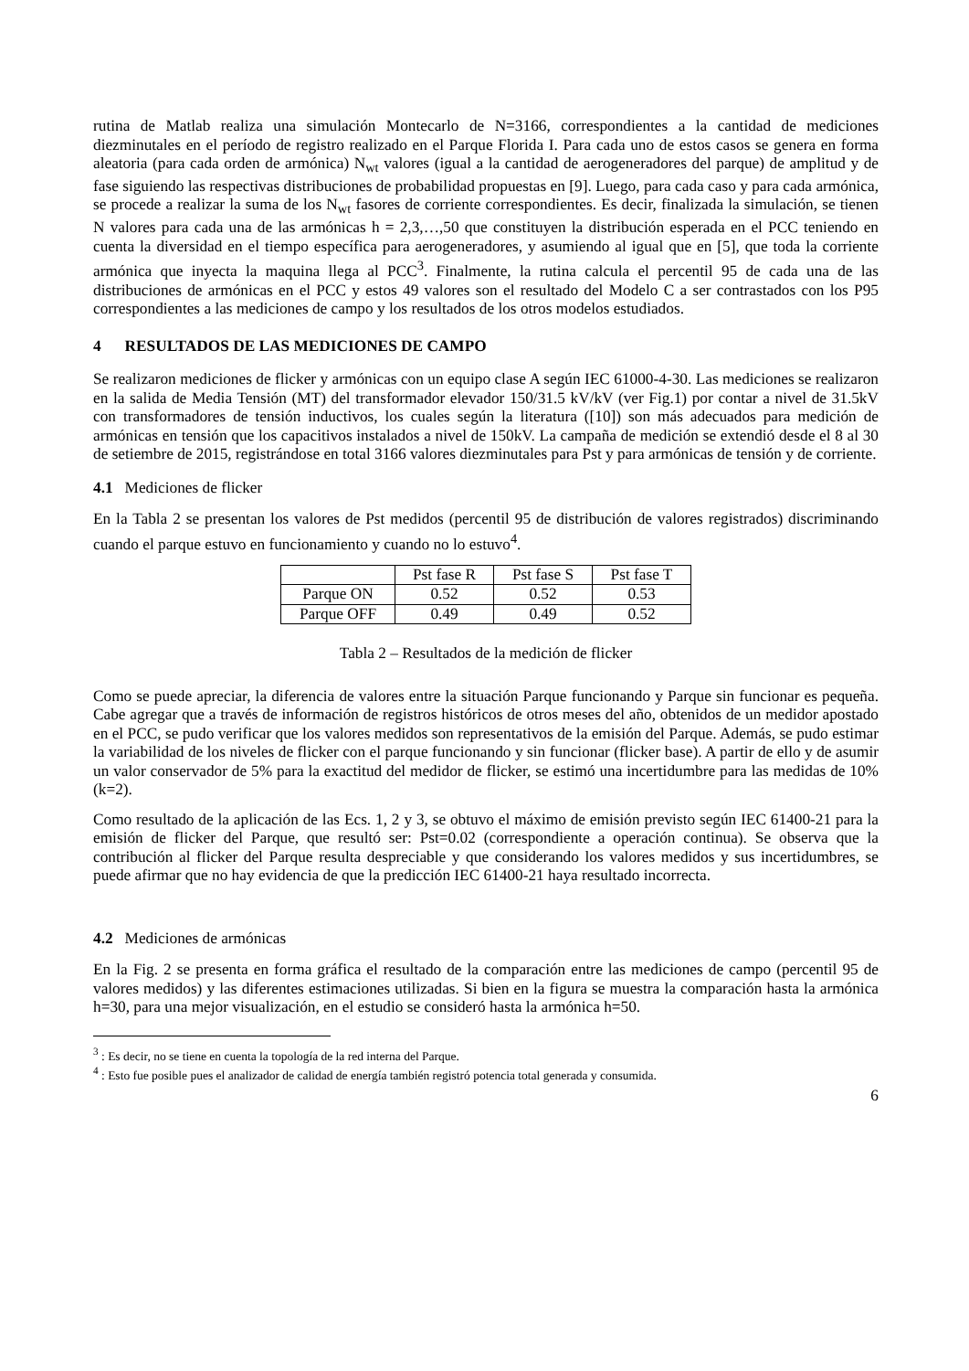rutina de Matlab realiza una simulación Montecarlo de N=3166, correspondientes a la cantidad de mediciones diezminutales en el período de registro realizado en el Parque Florida I. Para cada uno de estos casos se genera en forma aleatoria (para cada orden de armónica) N<sub>wt</sub> valores (igual a la cantidad de aerogeneradores del parque) de amplitud y de fase siguiendo las respectivas distribuciones de probabilidad propuestas en [9]. Luego, para cada caso y para cada armónica, se procede a realizar la suma de los N<sub>wt</sub> fasores de corriente correspondientes. Es decir, finalizada la simulación, se tienen N valores para cada una de las armónicas h = 2,3,…,50 que constituyen la distribución esperada en el PCC teniendo en cuenta la diversidad en el tiempo específica para aerogeneradores, y asumiendo al igual que en [5], que toda la corriente armónica que inyecta la maquina llega al PCC<sup>3</sup>. Finalmente, la rutina calcula el percentil 95 de cada una de las distribuciones de armónicas en el PCC y estos 49 valores son el resultado del Modelo C a ser contrastados con los P95 correspondientes a las mediciones de campo y los resultados de los otros modelos estudiados.
4 RESULTADOS DE LAS MEDICIONES DE CAMPO
Se realizaron mediciones de flicker y armónicas con un equipo clase A según IEC 61000-4-30. Las mediciones se realizaron en la salida de Media Tensión (MT) del transformador elevador 150/31.5 kV/kV (ver Fig.1) por contar a nivel de 31.5kV con transformadores de tensión inductivos, los cuales según la literatura ([10]) son más adecuados para medición de armónicas en tensión que los capacitivos instalados a nivel de 150kV. La campaña de medición se extendió desde el 8 al 30 de setiembre de 2015, registrándose en total 3166 valores diezminutales para Pst y para armónicas de tensión y de corriente.
4.1 Mediciones de flicker
En la Tabla 2 se presentan los valores de Pst medidos (percentil 95 de distribución de valores registrados) discriminando cuando el parque estuvo en funcionamiento y cuando no lo estuvo<sup>4</sup>.
| | Pst fase R | Pst fase S | Pst fase T |
| --- | --- | --- | --- |
| Parque ON | 0.52 | 0.52 | 0.53 |
| Parque OFF | 0.49 | 0.49 | 0.52 |
Tabla 2 – Resultados de la medición de flicker
Como se puede apreciar, la diferencia de valores entre la situación Parque funcionando y Parque sin funcionar es pequeña. Cabe agregar que a través de información de registros históricos de otros meses del año, obtenidos de un medidor apostado en el PCC, se pudo verificar que los valores medidos son representativos de la emisión del Parque. Además, se pudo estimar la variabilidad de los niveles de flicker con el parque funcionando y sin funcionar (flicker base). A partir de ello y de asumir un valor conservador de 5% para la exactitud del medidor de flicker, se estimó una incertidumbre para las medidas de 10% (k=2).
Como resultado de la aplicación de las Ecs. 1, 2 y 3, se obtuvo el máximo de emisión previsto según IEC 61400-21 para la emisión de flicker del Parque, que resultó ser: Pst=0.02 (correspondiente a operación continua). Se observa que la contribución al flicker del Parque resulta despreciable y que considerando los valores medidos y sus incertidumbres, se puede afirmar que no hay evidencia de que la predicción IEC 61400-21 haya resultado incorrecta.
4.2 Mediciones de armónicas
En la Fig. 2 se presenta en forma gráfica el resultado de la comparación entre las mediciones de campo (percentil 95 de valores medidos) y las diferentes estimaciones utilizadas. Si bien en la figura se muestra la comparación hasta la armónica h=30, para una mejor visualización, en el estudio se consideró hasta la armónica h=50.
<sup>3</sup> : Es decir, no se tiene en cuenta la topología de la red interna del Parque.
<sup>4</sup> : Esto fue posible pues el analizador de calidad de energía también registró potencia total generada y consumida.
6